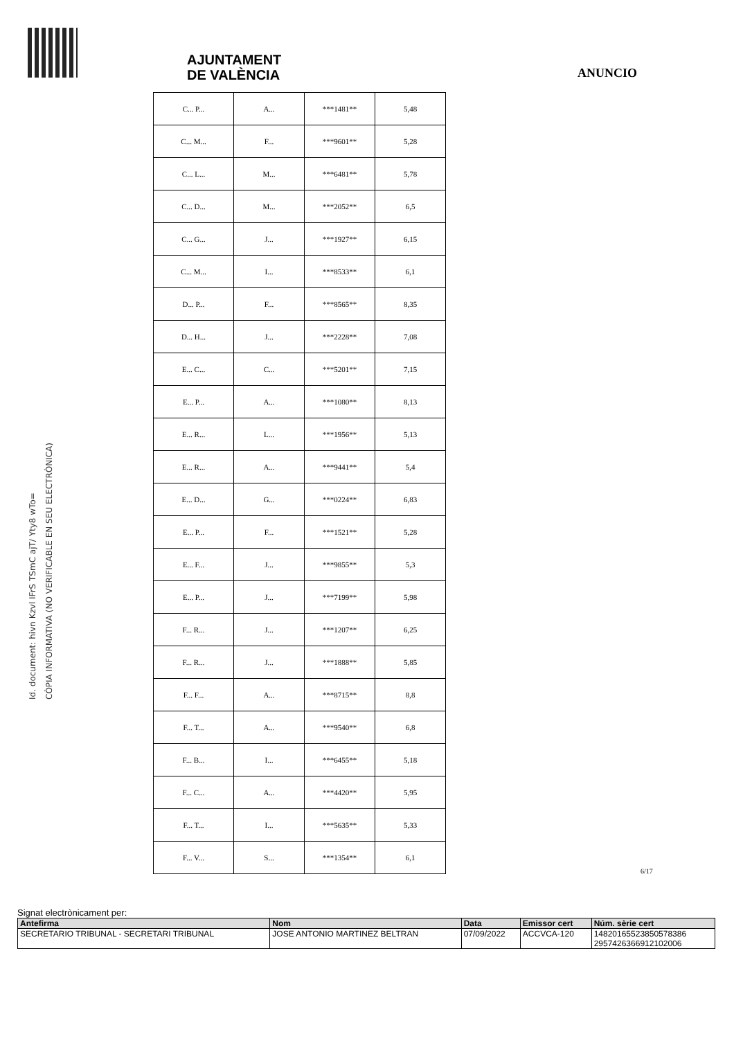Id. document: hivn Kzvl IFrS TSmC ajT/ Yty8 wTo=
CÒPIA INFORMATIVA (NO VERIFICABLE EN SEU ELECTRÒNICA)
AJUNTAMENT
DE VALÈNCIA
ANUNCIO
| C... P... | A... | ***1481** | 5,48 |
| C... M... | F... | ***9601** | 5,28 |
| C... L... | M... | ***6481** | 5,78 |
| C... D... | M... | ***2052** | 6,5 |
| C... G... | J... | ***1927** | 6,15 |
| C... M... | I... | ***8533** | 6,1 |
| D... P... | F... | ***8565** | 8,35 |
| D... H... | J... | ***2228** | 7,08 |
| E... C... | C... | ***5201** | 7,15 |
| E... P... | A... | ***1080** | 8,13 |
| E... R... | L... | ***1956** | 5,13 |
| E... R... | A... | ***9441** | 5,4 |
| E... D... | G... | ***0224** | 6,83 |
| E... P... | F... | ***1521** | 5,28 |
| E... F... | J... | ***9855** | 5,3 |
| E... P... | J... | ***7199** | 5,98 |
| F... R... | J... | ***1207** | 6,25 |
| F... R... | J... | ***1888** | 5,85 |
| F... F... | A... | ***8715** | 8,8 |
| F... T... | A... | ***9540** | 6,8 |
| F... B... | I... | ***6455** | 5,18 |
| F... C... | A... | ***4420** | 5,95 |
| F... T... | I... | ***5635** | 5,33 |
| F... V... | S... | ***1354** | 6,1 |
6/17
Signat electrònicament per:
| Antefirma | Nom | Data | Emissor cert | Núm. sèrie cert |
| --- | --- | --- | --- | --- |
| SECRETARIO TRIBUNAL - SECRETARI TRIBUNAL | JOSE ANTONIO MARTINEZ BELTRAN | 07/09/2022 | ACCVCA-120 | 14820165523850578386 2957426366912102006 |